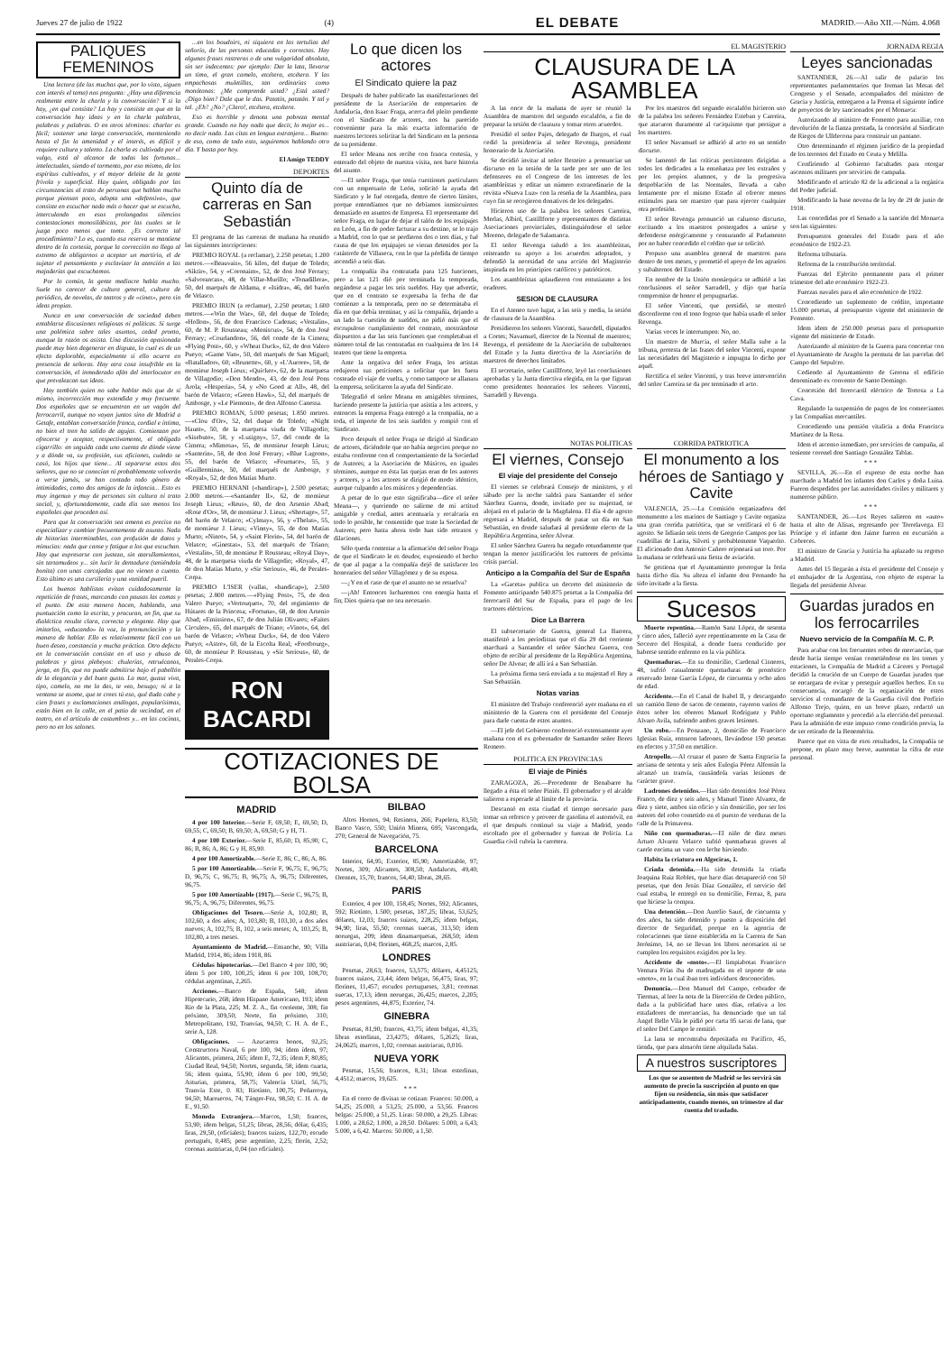Jueves 27 de julio de 1922 (4) EL DEBATE MADRID.—Año XII.—Núm. 4.068
PALIQUES FEMENINOS
Una lectora (de las muchas que, por lo visto, siguen con interés el tema) nos pregunta: ¿Hay una diferencia realmente entre la charla y la conversación? Y si la hay, ¿en qué consiste? La hay y consiste en que en la conversación hay ideas y en la charla palabras, palabras y palabras. O en otros términos: charlar es fácil; sostener una larga conversación, manteniendo hasta el fin la amenidad y el interés, es difícil y requiere cultura y talento. La charla es cultivada por el vulgo, está al alcance de todas las fortunas... intelectuales, siendo el tormento, por eso mismo, de los espíritus cultivados, y el mayor deleite de la gente frívola y superficial. Hay quien, obligado por las circunstancias al trato de personas que hablan mucho porque piensan poco, adopta una «defensiva», que consiste en escuchar nada más o hacer que se escucha, interculando en esos prolongados silencios contestaciones monosilábicas, por las cuales se le juzga poco menos que tonto. ¿Es correcto tal procedimiento? Lo es, cuando esa reserva se mantiene dentro de la cortesía, porque la corrección no llega al extremo de obligarnos a aceptar un martirio, el de sujetar el pensamiento y esclavizar la atención a las majaderías que escuchamos.
Por lo común, la gente mediocre habla mucho. Suele no carecer de cultura general, cultura de periódico, de novelas, de teatros y de «cines», pero sin ideas propias.
Nunca en una conversación de sociedad deben entablarse discusiones religiosas ni políticas. Si surge una polémica sobre tales asuntos, ceded pronto, aunque la razón os asista. Una discusión apasionada puede muy bien degenerar en disputa, lo cual es de un efecto deplorable, especialmente si ello ocurre en presencia de señoras. Hay otra cosa insufrible en la conversación, el inmoderado afán del interlocutor en que prevalezcan sus ideas.
Hay también quien no sabe hablar más que de sí mismo, incorrección muy extendida y muy frecuente. Dos españoles que se encuentran en un vagón del ferrocarril, aunque no vayan juntos sino de Madrid a Getafe, entablan conversación franca, cordial e íntima, no bien el tren ha salido de agujas. Comienzan por ofrecerse y aceptar, respectivamente, el obligado cigarrillo: en seguida cada uno cuenta de dónde viene y a dónde va, su profesión, sus aficiones, cuándo se casó, los hijos que tiene... Al separarse estos dos señores, que no se conocían ni probablemente volverán a verse jamás, se han contado todo género de intimidades, como dos amigos de la infancia... Esto es muy ingenuo y muy de personas sin cultura ni trato social, y, afortunadamente, cada día son menos los españoles que proceden así.
Para que la conversación sea amena es preciso no especializar y cambiar frecuentemente de asunto. Nada de historias interminables, con profusión de datos y minucias: nada que canse y fatigue a los que escuchan. Hay que expresarse con justeza, sin atarullamientos, sin tartamudeos y... sin lucir la dentadura (teniéndola bonita) con unas carcajadas que no vienen a cuento. Esto último es una cursilería y una vanidad pueril.
Los buenos hablistas evitan cuidadosamente la repetición de frases, marcando con pausas las comas y el punto. De esta manera hacen, hablando, una puntuación como la escrita, y procuran, en fin, que su dialéctica resulte clara, correcta y elegante. Hay que imitarlos, «educando» la voz, la pronunciación y la manera de hablar. Ello es relativamente fácil con un buen deseo, constancia y mucha práctica. Otro defecto en la conversación consiste en el uso y abuso de palabras y giros plebeyos: chulerías, retruécanos, jerga, en fin, que no puede admitirse bajo el pabellón de la elegancia y del buen gusto. La mar, guasa viva, tipo, camelo, no me la das, te veo, besugo; ni a la ventana se asome, que te crees tú eso, qué duda cabe y cien frases y exclamaciones análogas, popularísimas, están bien en la calle, en el patio de vecindad, en el teatro, en el artículo de costumbres y... en las cocinas, pero no en los salones.
...en los boudoirs, ni siquiera en las tertulias del señorío, de las personas educadas y correctas. Hay algunas frases rastreras o de una vulgaridad absoluta, sin ser indecentes: por ejemplo: Dar la lata, llevarse un timo, el gran camelo, etcétera, etcétera. Y las empachosas muletillas, tan ordinarias como monótonas: ¿Me comprende usted? ¿Está usted? ¿Digo bien? Dale que le das. Patatín, patatán. Y tal y tal. ¿Eh? ¿No? ¡Claro!, etcétera, etcétera.
Eso es horrible y denota una pobreza mental grande. Cuando no hay nada que decir, lo mejor es... no decir nada. Las citas en lengua extranjera... Bueno: de eso, como de todo esto, seguiremos hablando otro día. Y basta por hoy.
El Amigo TEDDY
DEPORTES
Quinto día de carreras en San Sebastián
El programa de las carreras de mañana ha reunido las siguientes inscripciones:
PREMIO ROYAL (a reclamar), 2.250 pesetas; 1.200 metros.—«Beauvais», 56 kilos, del duque de Toledo; «Siktir», 54, y «Coronaim», 52, de don José Ferrary; «Salvorancas», 48, de Villar-Murillo; «Tonadillera», 50, del marqués de Aldama, e «Isidra», 46, del barón de Velasco.
PREMIO IRUN (a reclamar), 2.250 pesetas; 1.600 metros.—«Win the War», 60, del duque de Toledo; «Hollon», 56, de don Francisco Cadenas; «Vestalin», 60, de M. P. Rousseau; «Meniscus», 54, de don José Ferrary; «Courlandon», 56, del conde de la Cimera; «Flying Post», 60, y «Wheat Duck», 62, de don Valero Pueyo; «Game Van», 50, del marqués de San Miguel; «Batallador», 60; «Brunette», 60, y «L'Aurore», 58, de monsieur Joseph Lieux; «Quicker», 62, de la marquesa de Villagodio; «Don Mendo», 43, de don José Pons Arola; «Hesperia», 54, y «No Good at All», 48, del barón de Velasco; «Green Hawk», 52, del marqués de Ambosge, y «Le Piemont», de don Alfonso Canessa.
PREMIO ROMAN, 5.000 pesetas; 1.850 metros.—«Clou d'Or», 52, del duque de Toledo; «Night Haunt», 50, de la marquesa viuda de Villagodio; «Sisebuto», 58, y «Lusigny», 57, del conde de la Cimera; «Mimosa», 55, de monsieur Joseph Lieux; «Santerin», 58, de don José Ferrary; «Blue Lagoon», 55, del barón de Velasco; «Fournace», 55, y «Guillermina», 50, del marqués de Ambosge, y «Royal», 52, de don Matías Murto.
PREMIO HERNANI («handicap»), 2.500 pesetas; 2.000 metros.—«Santander II», 62, de monsieur Joseph Lieux; «Reus», 60, de don Arsenio Abad; «Rose d'Or», 58, de monsieur J. Lieux; «Shortage», 57, del barón de Velasco; «Cylmay», 56, y «Thelus», 55, de monsieur J. Lieux; «Vinny», 55, de don Matías Murto; «Ninot», 54, y «Saint Florin», 54, del barón de Velasco; «Ginestas», 53, del marqués de Triano; «Vestalin», 50, de monsieur P. Rousseau; «Royal Day», 48, de la marquesa viuda de Villagodio; «Royal», 47, de don Matías Murto, y «Sir Serious», 46, de Perales-Corpa.
PREMIO L'ISER (vallas, «handicap»), 2.500 pesetas; 2.800 metros.—«Flying Post», 75, de don Valero Pueyo; «Vertouquet», 70, del regimiento de Húsares de la Princesa; «Fortuna», 68, de don Arsenio Abad; «Emission», 67, de don Julián Olivares; «Faites Circuler», 65, del marqués de Triano; «Vinot», 64, del barón de Velasco; «Wheat Duck», 64, de don Valero Pueyo; «Astre», 60, de la Escolta Real; «Footbourg», 60, de monsieur P. Rousseau, y «Sir Serious», 60, de Perales-Corpa.
RON BACARDI
Lo que dicen los actores
El Sindicato quiere la paz
Después de haber publicado las manifestaciones del presidente de la Asociación de empresarios de Andalucía, don Isaac Fraga, acerca del pleito pendiente con el Sindicato de actores, nos ha parecido conveniente para la más exacta información de nuestros lectores solicitar la del Sindicato en la persona de su presidente.
El señor Meana nos recibe con franca cortesía, y enterado del objeto de nuestra visita, nos hace historia del asunto.
—El señor Fraga, que tenía cuestiones particulares con un empresario de León, solicitó la ayuda del Sindicato y le fué otorgada, dentro de ciertos límites, porque entendíamos que no debíamos inmiscuirnos demasiado en asuntos de Empresa. El representante del señor Fraga, en lugar de dejar el talón de los equipajes en León, a fin de poder facturar a su destino, se lo trajo a Madrid, con lo que se perdieron dos o tres días, y fué causa de que los equipajes se vieran detenidos por la catástrofe de Villaseca, con lo que la pérdida de tiempo ascendió a seis días.
La compañía iba contratada para 125 funciones, pero a las 121 dió por terminada la temporada, negándose a pagar los seis sueldos. Hay que advertir, que en el contrato se expresaba la fecha de dar comienzo a la temporada, pero no se determinaba el día en que debía terminar, y así la compañía, dejando a un lado la cuestión de sueldos, no pidió más que el escrupuloso cumplimiento del contrato, mostrándose dispuestos a dar las seis funciones que completaban el número total de las contratadas en cualquiera de los 14 teatros que tiene la empresa.
Ante la negativa del señor Fraga, los artistas redujeron sus peticiones a solicitar que les fuera costeado el viaje de vuelta, y como tampoco se allanara la empresa, solicitaron la ayuda del Sindicato.
Telegrafió el señor Meana en amigables términos, haciendo presente la justicia que asistía a los actores, y entonces la empresa Fraga entregó a la compañía, no a toda, el importe de los seis sueldos y rompió con el Sindicato.
Poco después el señor Fraga se dirigió al Sindicato de actores, diciéndole que no había negocios porque no estaba conforme con el comportamiento de la Sociedad de Autores; a la Asociación de Músicos, en iguales términos, aunque en ésta las quejas eran de los autores y actores, y a los actores se dirigió de modo idéntico, aunque culpando a los músicos y dependencias.
A pesar de lo que esto significaba—dice el señor Meana—, y queriendo no salirme de mi actitud amigable y cordial, antes acentuaría y recalcaría en todo lo posible, he consentido que trate la Sociedad de Autores; pero hasta ahora todo han sido retrasos y dilaciones.
Sólo queda contestar a la afirmación del señor Fraga de que el Sindicato le es deudor, exponiendo el hecho de que al pagar a la compañía dejó de satisfacer los honorarios del señor Villagómez y de su esposa.
—¿Y en el caso de que el asunto no se resuelva?
—¡Ah! Entonces lucharemos con energía hasta el fin; Dios quiera que no sea necesario.
COTIZACIONES DE BOLSA
MADRID
4 por 100 Interior.—Serie F, 69,50; E, 69,50; D, 69,55; C, 69,50; B, 69,50; A, 69,50; G y H, 71.
4 por 100 Exterior.—Serie E, 85,60; D, 85,90; C, 86; B, 86; A, 86; G y H, 85,90.
4 por 100 Amortizable.—Serie E, 86; C, 86; A, 86.
5 por 100 Amortizable.—Serie F, 96,75; E, 96,75; D, 96,75; C, 96,75; B, 96,75; A, 96,75; Diferentes, 96,75.
5 por 100 Amortizable (1917).—Serie C, 96,75; B, 96,75; A, 96,75; Diferentes, 96,75.
Obligaciones del Tesoro.—Serie A, 102,80; B, 102,60, a dos años; A, 103,80; B, 103,10, a dos años nuevos; A, 102,75; B, 102, a seis meses; A, 103,25; B, 102,80, a tres meses.
Ayuntamiento de Madrid.—Ensanche, 90; Villa Madrid, 1914, 86; ídem 1918, 86.
Cédulas hipotecarias.—Del Banco 4 por 100, 90; ídem 5 por 100, 100,25; ídem 6 por 100, 108,70; cédulas argentinas, 2,265.
Acciones.—Banco de España, 548; ídem Hipotecario, 268; ídem Hispano Americano, 193; ídem Río de la Plata, 225; M. Z. A., fin corriente, 308; fin próximo, 309,50; Norte, fin próximo, 310; Metropolitano, 192, Tranvías, 94,50; C. H. A. de E., serie A, 128.
Obligaciones. — Azucarera bonos, 92,25; Constructora Naval, 6 por 100, 94; ídem ídem, 97; Alicantes, primera, 265; ídem E, 72,35; ídem F, 80,85; Ciudad Real, 94,50; Nortes, segunda, 58; ídem cuarta, 56; ídem quinta, 55,90; ídem 6 por 100, 99,50; Asturias, primera, 58,75; Valencia Utiel, 56,75; Tranvía Este, 0. 83; Riotinto, 100,75; Peñarroya, 94,50; Marruecos, 74; Tánger-Fez, 98,50; C. H. A. de E., 91,50.
Moneda Extranjera.—Marcos, 1,50; francos, 53,90; ídem belgas, 51,25; libras, 28,56; dólar, 6,435; liras, 29,50, (oficiales); francos suizos, 122,70; escudo portugués, 0,485; peso argentino, 2,25; florín, 2,52; coronas austriacas, 0,04 (no oficiales).
BILBAO
Altos Hornos, 94; Resinera, 266; Papelera, 83,50; Banco Vasco, 550; Unión Minera, 695; Vascongada, 270; General de Navegación, 75.
BARCELONA
Interior, 64,95; Exterior, 85,90; Amortizable, 97; Nortes, 309; Alicantes, 308,50; Andaluces, 49,40; Orenses, 15,70; francos, 54,40; libras, 28,65.
PARIS
Exterior, 4 por 100, 158,45; Nortes, 592; Alicantes, 592; Riotinto, 1.500; pesetas, 187,25; libras, 53,625; dólares, 12,03; francos suizos, 228,25; ídem belgas, 94,90; liras, 55,50; coronas suecas, 313,50; ídem noruegas, 209; ídem dinamarquesas, 268,50; ídem austriacas, 0,04; florines, 468,25; marcos, 2,85.
LONDRES
Pesetas, 28,63; francos, 53,575; dólares, 4,45125; francos suizos, 23,44; ídem belgas, 56,475; liras, 97; florines, 11,457; escudos portugueses, 3,81; coronas suecas, 17,13; ídem noruegas, 26,425; marcos, 2,205; pesos argentinos, 44,875; Exterior, 74.
GINEBRA
Pesetas, 81,90; francos, 43,75; ídem belgas, 41,35; libras esterlinas, 23,4275; dólares, 5,2625; liras, 24,0625; marcos, 1,02; coronas austriacas, 0,016.
NUEVA YORK
Pesetas, 15,56; francos, 8,31; libras esterlinas, 4,4512; marcos, 19,625.
* * *
En el corro de divisas se cotizan: Francos: 50.000, a 54,25; 25.000, a 53,25; 25.000, a 53,56. Francos belgas: 25.000, a 51,25. Liras: 50.000, a 29,25. Libras: 1.000, a 28,62; 1.000, a 28,50. Dólares: 5.000, a 6,43; 5.000, a 6,42. Marcos: 50.000, a 1,50.
EL MAGISTERIO
CLAUSURA DE LA ASAMBLEA
A las once de la mañana de ayer se reunió la Asamblea de maestros del segundo escalafón, a fin de preparar la sesión de clausura y tomar otros acuerdos.
Presidió el señor Pajes, delegado de Burgos, el cual cedió la presidencia al señor Revenga, presidente honorario de la Asociación.
Se decidió invitar al señor Besteiro a pronunciar un discurso en la sesión de la tarde por ser uno de los defensores en el Congreso de los intereses de los asambleístas y editar un número extraordinario de la revista «Nueva Luz» con la reseña de la Asamblea, para cuyo fin se recogieron donativos de los delegados.
Hicieron uso de la palabra los señores Carreira, Merlas, Albiol, Castillforte y representantes de distintas Asociaciones provinciales, distinguiéndose el señor Moreno, delegado de Salamanca.
El señor Revenga saludó a los asambleístas, reiterando su apoyo a los acuerdos adoptados, y defendió la necesidad de una acción del Magisterio inspirada en los principios católicos y patrióticos.
Los asambleístas aplaudieron con entusiasmo a los oradores.
SESION DE CLAUSURA
En el Ateneo tuvo lugar, a las seis y media, la sesión de clausura de la Asamblea.
Presidieron los señores Vincenti, Saracdell, diputados a Cortes; Navamuel, director de la Normal de maestros; Revenga, el presidente de la Asociación de subalternos del Estado y la Junta directiva de la Asociación de maestros de derechos limitados.
El secretario, señor Castillforte, leyó las conclusiones aprobadas y la Junta directiva elegida, en la que figuran como presidentes honorarios los señores Vincenti, Sarradell y Revenga.
Por los maestros del segundo escalafón hicieron uso de la palabra los señores Fernández Esteban y Carreira, que atacaron duramente al caciquismo que persigue a los maestros.
El señor Navamuel se adhirió al acto en un sentido discurso.
Se lamentó de las críticas persistentes dirigidas a todos los dedicados a la enseñanza por los extraños y por los propios alumnos, y de la progresiva despoblación de las Normales, llevada a cabo lentamente por el mismo Estado al ofrecer menos estímulos para ser maestro que para ejercer cualquier otra profesión.
El señor Revenga pronunció un caluroso discurso, excitando a los maestros postergados a unirse y defenderse enérgicamente y censurando al Parlamento por no haber concedido el crédito que se solicitó.
Propuso una asamblea general de maestros para dentro de tres meses, y prometió el apoyo de los agrarios y subalternos del Estado.
En nombre de la Unión monárquica se adhirió a las conclusiones el señor Sarradell, y dijo que hacía compromiso de honor el propugnarlas.
El señor Vincenti, que presidió, se mostró disconforme con el tono fogoso que había usado el señor Revenga.
Varias voces le interrumpen: No, no.
Un maestro de Murcia, el señor Malla sube a la tribuna, protesta de las frases del señor Vincenti, expone las necesidades del Magisterio e impugna lo dicho por aquél.
Rectifica el señor Vincenti, y tras breve intervención del señor Carreira se da por terminado el acto.
JORNADA REGIA
Leyes sancionadas
SANTANDER, 26.—Al salir de palacio los representantes parlamentarios que forman las Mesas del Congreso y el Senado, acompañados del ministro de Gracia y Justicia, entregaron a la Prensa el siguiente índice de proyectos de ley sancionados por el Monarca:
Autorizando al ministro de Fomento para auxiliar, con devolución de la fianza prestada, la concesión al Sindicato de Riegos de Ulldecona para construir un pantano.
Otro determinando el régimen jurídico de la propiedad de los terrenos del Estado en Ceuta y Melilla.
Confiriendo al Gobierno facultades para otorgar ascensos militares por servicios de campaña.
Modificando el artículo 82 de la adicional a la orgánica del Poder judicial.
Modificando la base novena de la ley de 29 de junio de 1918.
Las concedidas por el Senado a la sanción del Monarca son las siguientes:
Presupuestos generales del Estado para el año económico de 1922-23.
Reforma tributaria.
Reforma de la contribución territorial.
Fuerzas del Ejército permanente para el primer trimestre del año económico 1922-23.
Fuerzas navales para el año económico de 1922.
Concediendo un suplemento de crédito, importante 15.000 pesetas, al presupuesto vigente del ministerio de Fomento.
Idem ídem de 250.000 pesetas para el presupuesto vigente del ministerio de Estado.
Autorizando al ministro de la Guerra para concertar con el Ayuntamiento de Aragón la permuta de las parcelas del Campo del Sepulcro.
Cediendo al Ayuntamiento de Gerona el edificio denominado ex convento de Santo Domingo.
Concesión del ferrocarril eléctrico de Tortosa a La Cava.
Regulando la suspensión de pagos de los comerciantes y las Compañías mercantiles.
Concediendo una pensión vitalicia a doña Francisca Martínez de la Rosa.
Idem el ascenso inmediato, por servicios de campaña, al teniente coronel don Santiago González Tablas.
* * *
SEVILLA, 26.—En el expreso de esta noche han marchado a Madrid los infantes don Carlos y doña Luisa. Fueron despedidos por las autoridades civiles y militares y numeroso público.
* * *
SANTANDER, 26.—Los Reyes salieron en «auto» hasta el alto de Alisas, regresando por Torrelavega. El Príncipe y el infante don Jaime fueron en excursión a Cobreces.
El ministro de Gracia y Justicia ha aplazado su regreso a Madrid.
Antes del 15 llegarán a ésta el presidente del Consejo y el embajador de la Argentina, con objeto de esperar la llegada del presidente Alvear.
Guardas jurados en los ferrocarriles
Nuevo servicio de la Compañía M. C. P.
Para acabar con los frecuentes robos de mercancías, que desde hacía tiempo venían cometiéndose en los trenes y estaciones, la Compañía de Madrid a Cáceres y Portugal decidió la creación de un Cuerpo de Guardas jurados que se encargara de evitar y perseguir aquellos hechos. En su consecuencia, encargó de la organización de estos servicios al comandante de la Guardia civil don Porfirio Alfonso Trejo, quien, en un breve plazo, redactó un oportuno reglamento y procedió a la elección del personal. Para la admisión de este impuso como condición previa, la de ser retirado de la Benemérita.
Parece que en vista de esos resultados, la Compañía se propone, en plazo muy breve, aumentar la cifra de este personal.
NOTAS POLITICAS
El viernes, Consejo
El viaje del presidente del Consejo
El viernes se celebrará Consejo de ministros, y el sábado por la noche saldrá para Santander el señor Sánchez Guerra, donde, invitado por su majestad, se alojará en el palacio de la Magdalena. El día 4 de agosto regresará a Madrid, después de pasar un día en San Sebastián, en donde saludará al presidente electo de la República Argentina, señor Alvear.
El señor Sánchez Guerra ha negado rotundamente que tengan la menor justificación los rumores de próxima crisis parcial.
Anticipo a la Compañía del Sur de España
La «Gaceta» publica un decreto del ministerio de Fomento anticipando 540.875 pesetas a la Compañía del ferrocarril del Sur de España, para el pago de los tractores eléctricos.
Dice La Barrera
El subsecretario de Guerra, general La Barrera, manifestó a los periodistas que el día 29 del corriente marchará a Santander el señor Sánchez Guerra, con objeto de recibir al presidente de la República Argentina, señor De Alvear; de allí irá a San Sebastián.
La próxima firma será enviada a su majestad el Rey a San Sebastián.
Notas varias
El ministro del Trabajo conferenció ayer mañana en el ministerio de la Guerra con el presidente del Consejo para darle cuenta de estos asuntos.
—El jefe del Gobierno conferenció extensamente ayer mañana con el ex gobernador de Santander señor Bores Romero.
POLITICA EN PROVINCIAS
El viaje de Piniés
ZARAGOZA, 26.—Procedente de Benabarre ha llegado a ésta el señor Piniés. El gobernador y el alcalde salieron a esperarle al límite de la provincia.
Descansó en esta ciudad el tiempo necesario para tomar un refresco y proveer de gasolina el automóvil, en el que después continuó su viaje a Madrid, yendo escoltado por el gobernador y fuerzas de Policía. La Guardia civil cubría la carretera.
CORRIDA PATRIOTICA
El monumento a los héroes de Santiago y Cavite
VALENCIA, 25.—La Comisión organizadora del monumento a los marinos de Santiago y Cavite organiza una gran corrida patriótica, que se verificará el 6 de agosto. Se lidiarán seis toros de Gregorio Campos por las cuadrillas de Larita, Silveti y probablemente Vaquerito. El aficionado don Antonio Cañero rejoneará un toro. Por la mañana se celebrará una fiesta de aviación.
Se gestiona que el Ayuntamiento prorrogue la feria hasta dicho día. Su alteza el infante don Fernando ha sido invitado a la fiesta.
Sucesos
Muerte repentina.—Ramón Sanz López, de sesenta y cinco años, falleció ayer repentinamente en la Casa de Socorro del Hospital, a donde fuera conducido por haberse sentido enfermo en la vía pública.
Quemaduras.—En su domicilio, Cardenal Cisneros, 48, sufrió casualmente quemaduras de pronóstico reservado Irene García López, de cincuenta y ocho años de edad.
Accidente.—En el Canal de Isabel II, y descargando un camión lleno de sacos de cemento, cayeron varios de éstos sobre los obreros Manuel Rodríguez y Pablo Alvaro Avila, sufriendo ambos graves lesiones.
Un robo.—En Ponzano, 2, domicilio de Francisco Iglesias Ruiz, entraron ladrones, llevándose 150 pesetas en efectos y 37,50 en metálico.
Atropello.—Al cruzar el paseo de Santa Engracia la anciana de setenta y seis años Eulogia Pérez Alfonsín la alcanzó un tranvía, causándola varias lesiones de carácter grave.
Ladrones detenidos.—Han sido detenidos José Pérez Franco, de diez y seis años, y Manuel Tineo Alvarez, de diez y siete, ambos sin oficio y sin domicilio, por ser los autores del robo cometido en el puesto de verduras de la calle de la Primavera.
Niño con quemaduras.—El niño de diez meses Arturo Alvarez Velasco sufrió quemaduras graves al caerle encima un vaso con leche hirviendo.
Habita la criatura en Algeciras, 1.
Criada detenida.—Ha sido detenida la criada Joaquina Ruiz Robles, que hace días desapareció con 50 pesetas, que don Jesús Díaz González, el servicio del cual estaba, le entregó en su domicilio, Ferraz, 8, para que hiciese la compra.
Una detención.—Don Aurelio Saurí, de cincuenta y dos años, ha sido detenido y puesto a disposición del director de Seguridad, porque en la agencia de colocaciones que tiene establecida en la Carrera de San Jerónimo, 14, no se llevan los libros necesarios ni se cumplen los requisitos exigidos por la ley.
Accidente de «moto».—El limpiabotas Francisco Ventura Frías iba de madrugada en el soporte de una «moto», en la cual iban tres individuos desconocidos.
Denuncia.—Don Manuel del Campo, cobrador de Tiermas, al leer la nota de la Dirección de Orden público, dada a la publicidad hace unos días, relativa a los estafadores de mercancías, ha denunciado que un tal Angel Bello Vila le pidió por carta 95 sacas de lana, que el señor Del Campo le remitió.
La lana se encontraba depositada en Pacífico, 45, tienda, que para almacén tiene alquilada Salas.
A nuestros suscriptores
Los que se ausenten de Madrid se les servirá sin aumento de precio la suscripción al punto en que fijen su residencia, sin más que satisfacer anticipadamente, cuando menos, un trimestre al dar cuenta del traslado.